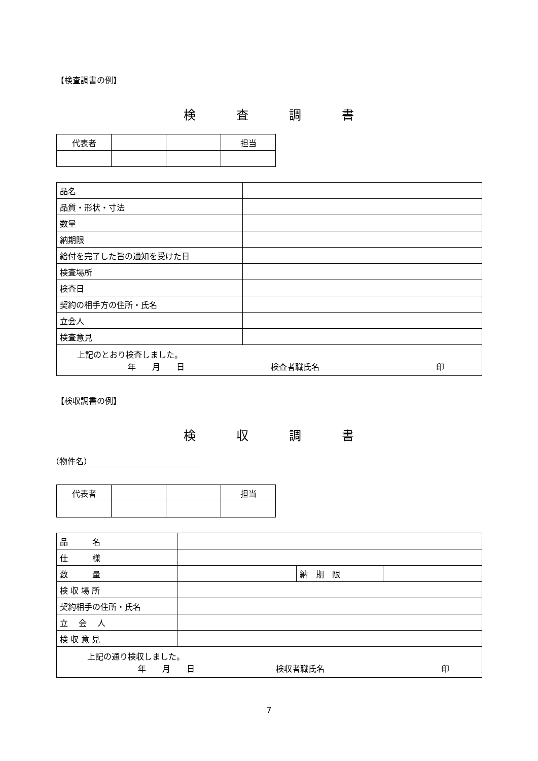【検査調書の例】
検　　　査　　　調　　　書
| 代表者 | | | 担当 |
| 品名 | |
| 品質・形状・寸法 | |
| 数量 | |
| 納期限 | |
| 給付を完了した旨の通知を受けた日 | |
| 検査場所 | |
| 検査日 | |
| 契約の相手方の住所・氏名 | |
| 立会人 | |
| 検査意見 | |
| 上記のとおり検査しました。 年 月 日 検査者職氏名 印 | |
【検収調書の例】
検　　　収　　　調　　　書
（物件名）
| 代表者 | | | 担当 |
| 品 名 | | | |
| 仕 様 | | | |
| 数 量 | | 納 期 限 | |
| 検 収 場 所 | | | |
| 契約相手の住所・氏名 | | | |
| 立 会 人 | | | |
| 検 収 意 見 | | | |
| 上記の通り検収しました。 年 月 日 検収者職氏名 印 | | | |
7